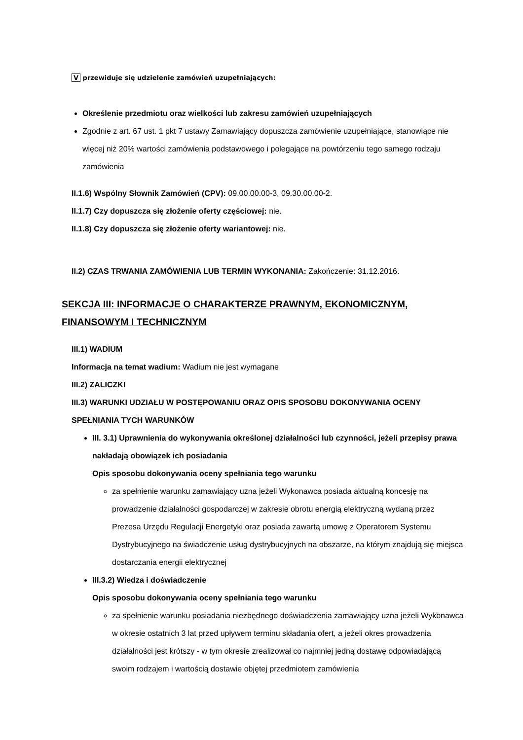V przewiduje się udzielenie zamówień uzupełniających:
Określenie przedmiotu oraz wielkości lub zakresu zamówień uzupełniających
Zgodnie z art. 67 ust. 1 pkt 7 ustawy Zamawiający dopuszcza zamówienie uzupełniające, stanowiące nie więcej niż 20% wartości zamówienia podstawowego i polegające na powtórzeniu tego samego rodzaju zamówienia
II.1.6) Wspólny Słownik Zamówień (CPV): 09.00.00.00-3, 09.30.00.00-2.
II.1.7) Czy dopuszcza się złożenie oferty częściowej: nie.
II.1.8) Czy dopuszcza się złożenie oferty wariantowej: nie.
II.2) CZAS TRWANIA ZAMÓWIENIA LUB TERMIN WYKONANIA: Zakończenie: 31.12.2016.
SEKCJA III: INFORMACJE O CHARAKTERZE PRAWNYM, EKONOMICZNYM, FINANSOWYM I TECHNICZNYM
III.1) WADIUM
Informacja na temat wadium: Wadium nie jest wymagane
III.2) ZALICZKI
III.3) WARUNKI UDZIAŁU W POSTĘPOWANIU ORAZ OPIS SPOSOBU DOKONYWANIA OCENY SPEŁNIANIA TYCH WARUNKÓW
III. 3.1) Uprawnienia do wykonywania określonej działalności lub czynności, jeżeli przepisy prawa nakładają obowiązek ich posiadania
Opis sposobu dokonywania oceny spełniania tego warunku
za spełnienie warunku zamawiający uzna jeżeli Wykonawca posiada aktualną koncesję na prowadzenie działalności gospodarczej w zakresie obrotu energią elektryczną wydaną przez Prezesa Urzędu Regulacji Energetyki oraz posiada zawartą umowę z Operatorem Systemu Dystrybucyjnego na świadczenie usług dystrybucyjnych na obszarze, na którym znajdują się miejsca dostarczania energii elektrycznej
III.3.2) Wiedza i doświadczenie
Opis sposobu dokonywania oceny spełniania tego warunku
za spełnienie warunku posiadania niezbędnego doświadczenia zamawiający uzna jeżeli Wykonawca w okresie ostatnich 3 lat przed upływem terminu składania ofert, a jeżeli okres prowadzenia działalności jest krótszy - w tym okresie zrealizował co najmniej jedną dostawę odpowiadającą swoim rodzajem i wartością dostawie objętej przedmiotem zamówienia